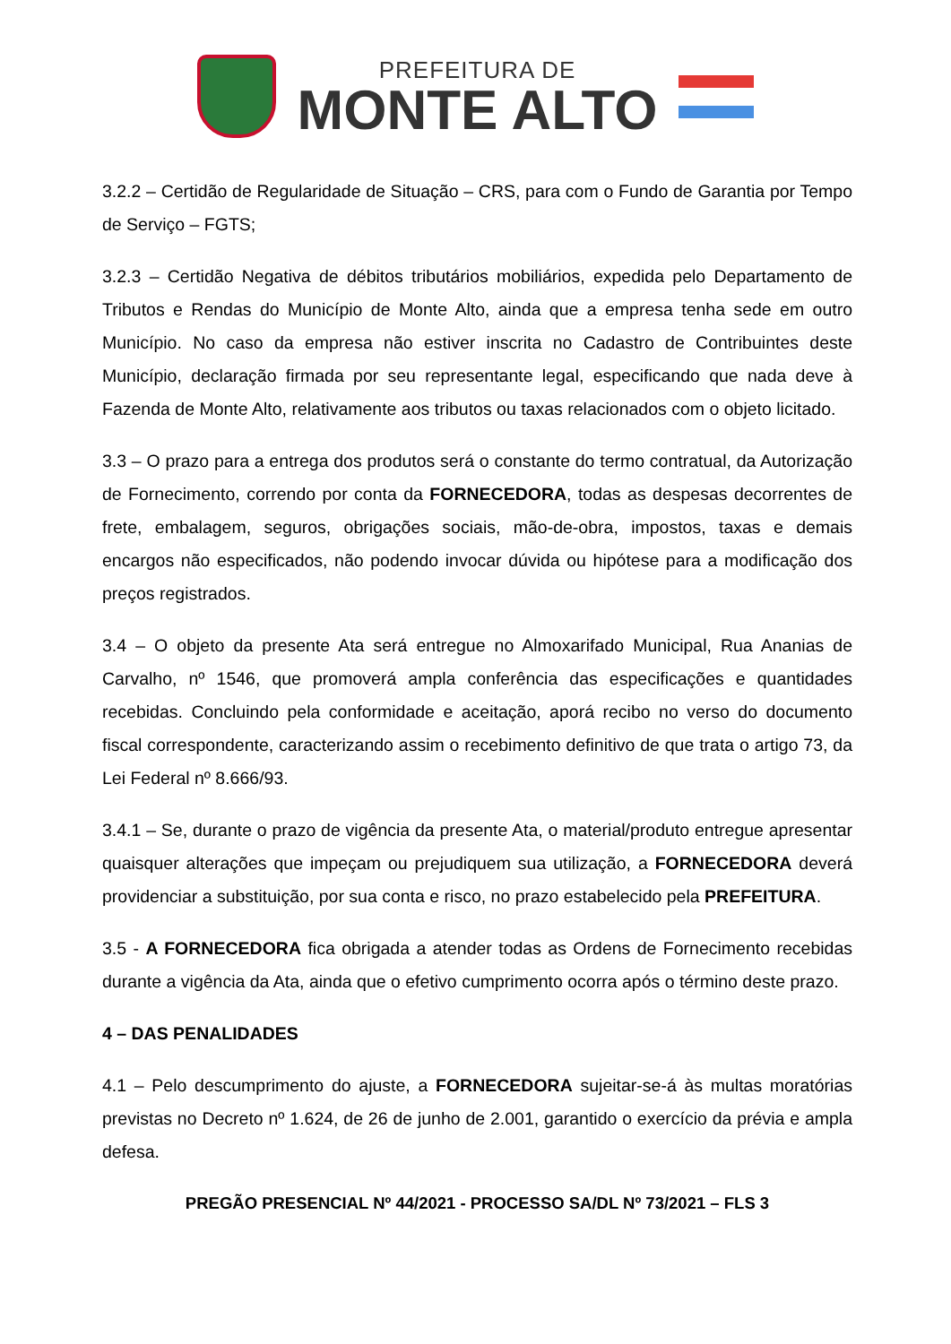PREFEITURA DE
MONTE ALTO
3.2.2 – Certidão de Regularidade de Situação – CRS, para com o Fundo de Garantia por Tempo de Serviço – FGTS;
3.2.3 – Certidão Negativa de débitos tributários mobiliários, expedida pelo Departamento de Tributos e Rendas do Município de Monte Alto, ainda que a empresa tenha sede em outro Município. No caso da empresa não estiver inscrita no Cadastro de Contribuintes deste Município, declaração firmada por seu representante legal, especificando que nada deve à Fazenda de Monte Alto, relativamente aos tributos ou taxas relacionados com o objeto licitado.
3.3 – O prazo para a entrega dos produtos será o constante do termo contratual, da Autorização de Fornecimento, correndo por conta da FORNECEDORA, todas as despesas decorrentes de frete, embalagem, seguros, obrigações sociais, mão-de-obra, impostos, taxas e demais encargos não especificados, não podendo invocar dúvida ou hipótese para a modificação dos preços registrados.
3.4 – O objeto da presente Ata será entregue no Almoxarifado Municipal, Rua Ananias de Carvalho, nº 1546, que promoverá ampla conferência das especificações e quantidades recebidas. Concluindo pela conformidade e aceitação, aporá recibo no verso do documento fiscal correspondente, caracterizando assim o recebimento definitivo de que trata o artigo 73, da Lei Federal nº 8.666/93.
3.4.1 – Se, durante o prazo de vigência da presente Ata, o material/produto entregue apresentar quaisquer alterações que impeçam ou prejudiquem sua utilização, a FORNECEDORA deverá providenciar a substituição, por sua conta e risco, no prazo estabelecido pela PREFEITURA.
3.5 - A FORNECEDORA fica obrigada a atender todas as Ordens de Fornecimento recebidas durante a vigência da Ata, ainda que o efetivo cumprimento ocorra após o término deste prazo.
4 – DAS PENALIDADES
4.1 – Pelo descumprimento do ajuste, a FORNECEDORA sujeitar-se-á às multas moratórias previstas no Decreto nº 1.624, de 26 de junho de 2.001, garantido o exercício da prévia e ampla defesa.
PREGÃO PRESENCIAL Nº 44/2021 - PROCESSO SA/DL Nº 73/2021 – FLS 3